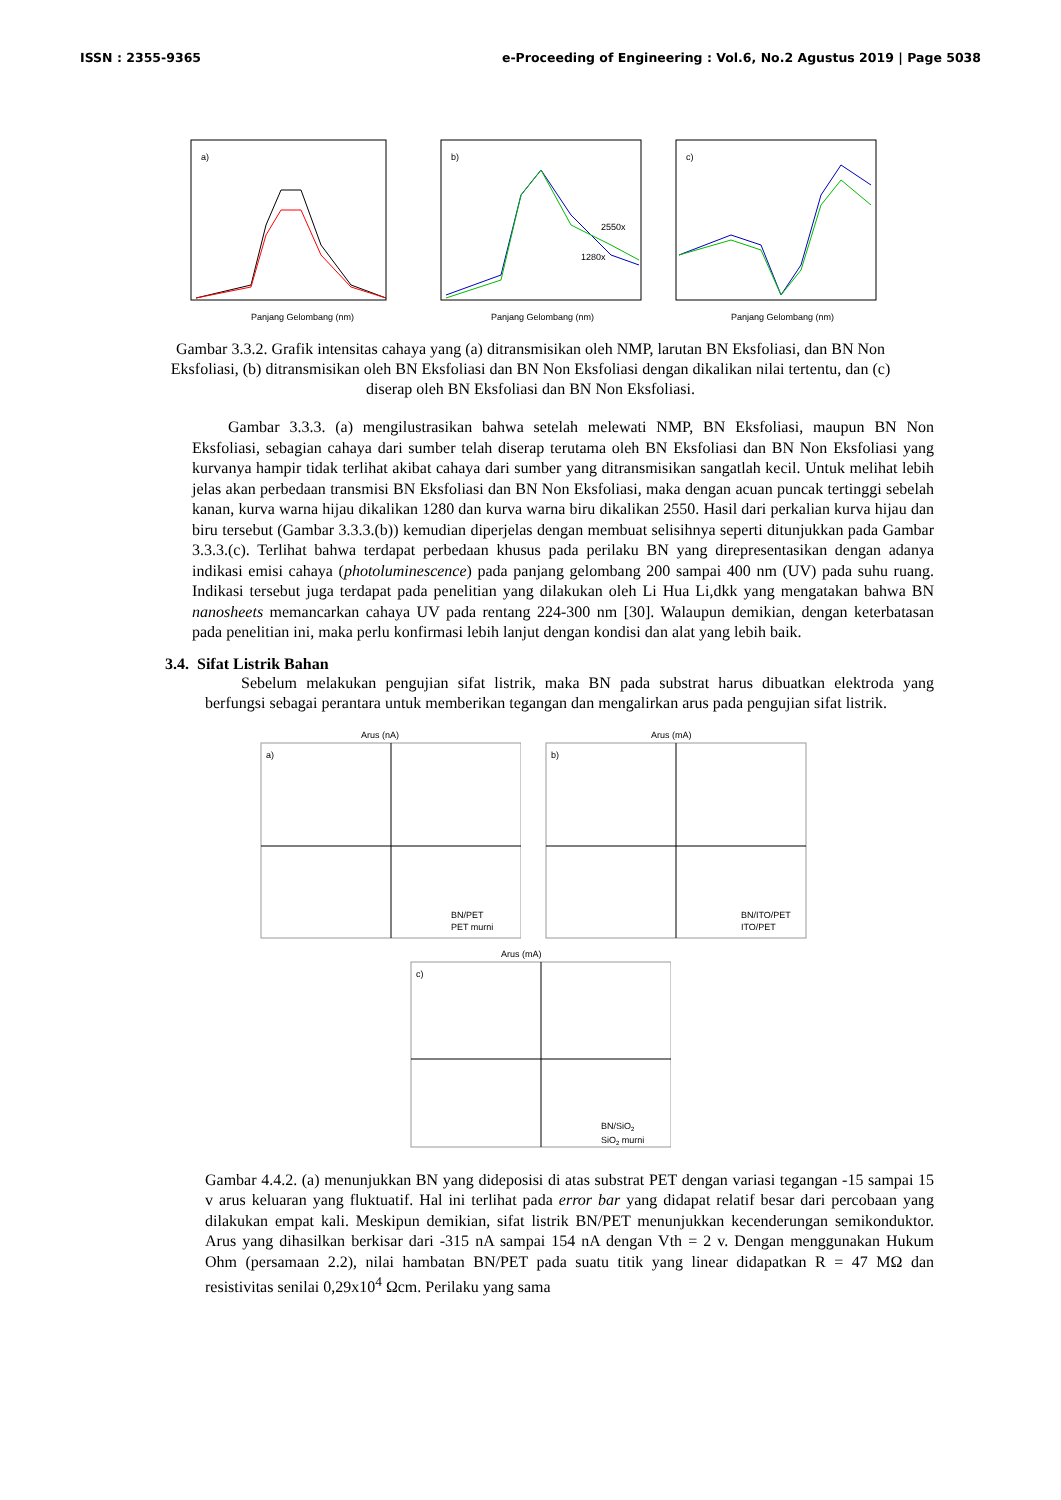ISSN : 2355-9365 e-Proceeding of Engineering : Vol.6, No.2 Agustus 2019 | Page 5038
a)
Panjang Gelombang (nm)
b)
2550x
1280x
Panjang Gelombang (nm)
c)
Panjang Gelombang (nm)
Gambar 3.3.2. Grafik intensitas cahaya yang (a) ditransmisikan oleh NMP, larutan BN Eksfoliasi, dan BN Non Eksfoliasi, (b) ditransmisikan oleh BN Eksfoliasi dan BN Non Eksfoliasi dengan dikalikan nilai tertentu, dan (c) diserap oleh BN Eksfoliasi dan BN Non Eksfoliasi.
Gambar 3.3.3. (a) mengilustrasikan bahwa setelah melewati NMP, BN Eksfoliasi, maupun BN Non Eksfoliasi, sebagian cahaya dari sumber telah diserap terutama oleh BN Eksfoliasi dan BN Non Eksfoliasi yang kurvanya hampir tidak terlihat akibat cahaya dari sumber yang ditransmisikan sangatlah kecil. Untuk melihat lebih jelas akan perbedaan transmisi BN Eksfoliasi dan BN Non Eksfoliasi, maka dengan acuan puncak tertinggi sebelah kanan, kurva warna hijau dikalikan 1280 dan kurva warna biru dikalikan 2550. Hasil dari perkalian kurva hijau dan biru tersebut (Gambar 3.3.3.(b)) kemudian diperjelas dengan membuat selisihnya seperti ditunjukkan pada Gambar 3.3.3.(c). Terlihat bahwa terdapat perbedaan khusus pada perilaku BN yang direpresentasikan dengan adanya indikasi emisi cahaya (photoluminescence) pada panjang gelombang 200 sampai 400 nm (UV) pada suhu ruang. Indikasi tersebut juga terdapat pada penelitian yang dilakukan oleh Li Hua Li,dkk yang mengatakan bahwa BN nanosheets memancarkan cahaya UV pada rentang 224-300 nm [30]. Walaupun demikian, dengan keterbatasan pada penelitian ini, maka perlu konfirmasi lebih lanjut dengan kondisi dan alat yang lebih baik.
3.4. Sifat Listrik Bahan
Sebelum melakukan pengujian sifat listrik, maka BN pada substrat harus dibuatkan elektroda yang berfungsi sebagai perantara untuk memberikan tegangan dan mengalirkan arus pada pengujian sifat listrik.
Arus (nA)
a)
BN/PET
PET murni
Arus (mA)
b)
BN/ITO/PET
ITO/PET
Arus (mA)
c)
BN/SiO2
SiO2 murni
Gambar 4.4.2. (a) menunjukkan BN yang dideposisi di atas substrat PET dengan variasi tegangan -15 sampai 15 v arus keluaran yang fluktuatif. Hal ini terlihat pada error bar yang didapat relatif besar dari percobaan yang dilakukan empat kali. Meskipun demikian, sifat listrik BN/PET menunjukkan kecenderungan semikonduktor. Arus yang dihasilkan berkisar dari -315 nA sampai 154 nA dengan Vth = 2 v. Dengan menggunakan Hukum Ohm (persamaan 2.2), nilai hambatan BN/PET pada suatu titik yang linear didapatkan R = 47 MΩ dan resistivitas senilai 0,29x10<sup>4</sup> Ωcm. Perilaku yang sama